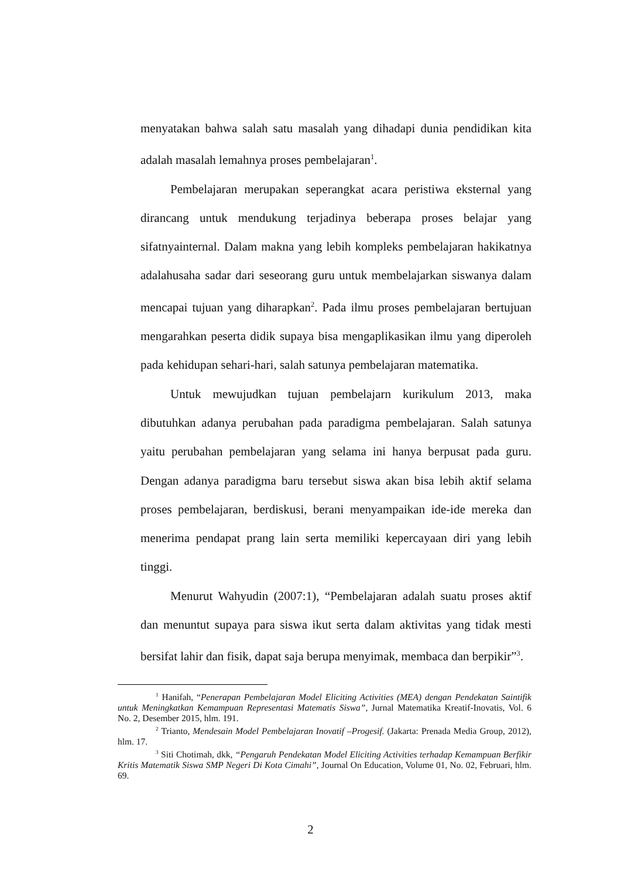menyatakan bahwa salah satu masalah yang dihadapi dunia pendidikan kita adalah masalah lemahnya proses pembelajaran<sup>1</sup>.
Pembelajaran merupakan seperangkat acara peristiwa eksternal yang dirancang untuk mendukung terjadinya beberapa proses belajar yang sifatnyainternal. Dalam makna yang lebih kompleks pembelajaran hakikatnya adalahusaha sadar dari seseorang guru untuk membelajarkan siswanya dalam mencapai tujuan yang diharapkan<sup>2</sup>. Pada ilmu proses pembelajaran bertujuan mengarahkan peserta didik supaya bisa mengaplikasikan ilmu yang diperoleh pada kehidupan sehari-hari, salah satunya pembelajaran matematika.
Untuk mewujudkan tujuan pembelajarn kurikulum 2013, maka dibutuhkan adanya perubahan pada paradigma pembelajaran. Salah satunya yaitu perubahan pembelajaran yang selama ini hanya berpusat pada guru. Dengan adanya paradigma baru tersebut siswa akan bisa lebih aktif selama proses pembelajaran, berdiskusi, berani menyampaikan ide-ide mereka dan menerima pendapat prang lain serta memiliki kepercayaan diri yang lebih tinggi.
Menurut Wahyudin (2007:1), “Pembelajaran adalah suatu proses aktif dan menuntut supaya para siswa ikut serta dalam aktivitas yang tidak mesti bersifat lahir dan fisik, dapat saja berupa menyimak, membaca dan berpikir”<sup>3</sup>.
<sup>1</sup> Hanifah, “Penerapan Pembelajaran Model Eliciting Activities (MEA) dengan Pendekatan Saintifik untuk Meningkatkan Kemampuan Representasi Matematis Siswa”, Jurnal Matematika Kreatif-Inovatis, Vol. 6 No. 2, Desember 2015, hlm. 191.
<sup>2</sup> Trianto, Mendesain Model Pembelajaran Inovatif –Progesif. (Jakarta: Prenada Media Group, 2012), hlm. 17.
<sup>3</sup> Siti Chotimah, dkk, “Pengaruh Pendekatan Model Eliciting Activities terhadap Kemampuan Berfikir Kritis Matematik Siswa SMP Negeri Di Kota Cimahi”, Journal On Education, Volume 01, No. 02, Februari, hlm. 69.
2